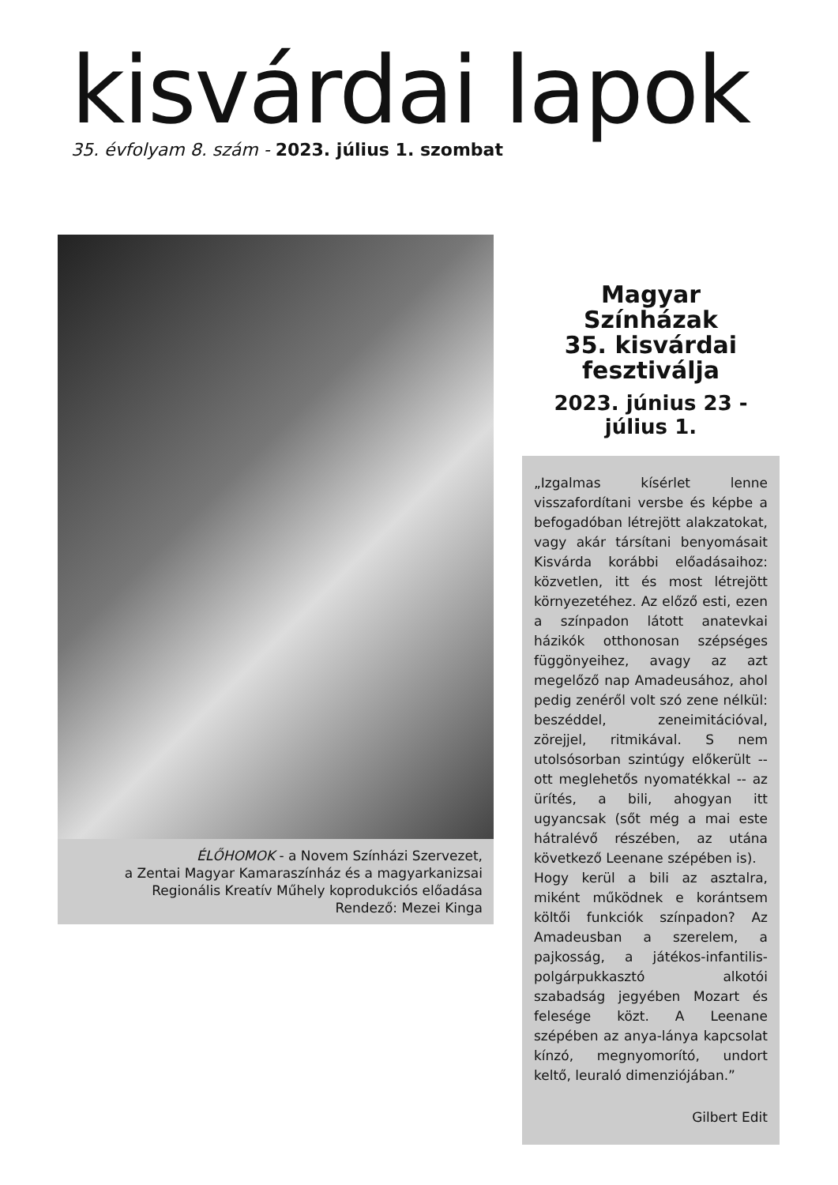kisvárdai lapok
35. évfolyam 8. szám - 2023. július 1. szombat
ÉLŐHOMOK - a Novem Színházi Szervezet,
a Zentai Magyar Kamaraszínház és a magyarkanizsai
Regionális Kreatív Műhely koprodukciós előadása
Rendező: Mezei Kinga
Magyar
Színházak
35. kisvárdai
fesztiválja
2023. június 23 - július 1.
„Izgalmas kísérlet lenne visszafordítani versbe és képbe a befogadóban létrejött alakzatokat, vagy akár társítani benyomásait Kisvárda korábbi előadásaihoz: közvetlen, itt és most létrejött környezetéhez. Az előző esti, ezen a színpadon látott anatevkai házikók otthonosan szépséges függönyeihez, avagy az azt megelőző nap Amadeusához, ahol pedig zenéről volt szó zene nélkül: beszéddel, zeneimitációval, zörejjel, ritmikával. S nem utolsósorban szintúgy előkerült -- ott meglehetős nyomatékkal -- az ürítés, a bili, ahogyan itt ugyancsak (sőt még a mai este hátralévő részében, az utána következő Leenane szépében is).
Hogy kerül a bili az asztalra, miként működnek e korántsem költői funkciók színpadon? Az Amadeusban a szerelem, a pajkosság, a játékos-infantilis- polgárpukkasztó alkotói szabadság jegyében Mozart és felesége közt. A Leenane szépében az anya-lánya kapcsolat kínzó, megnyomorító, undort keltő, leuraló dimenziójában.”
Gilbert Edit